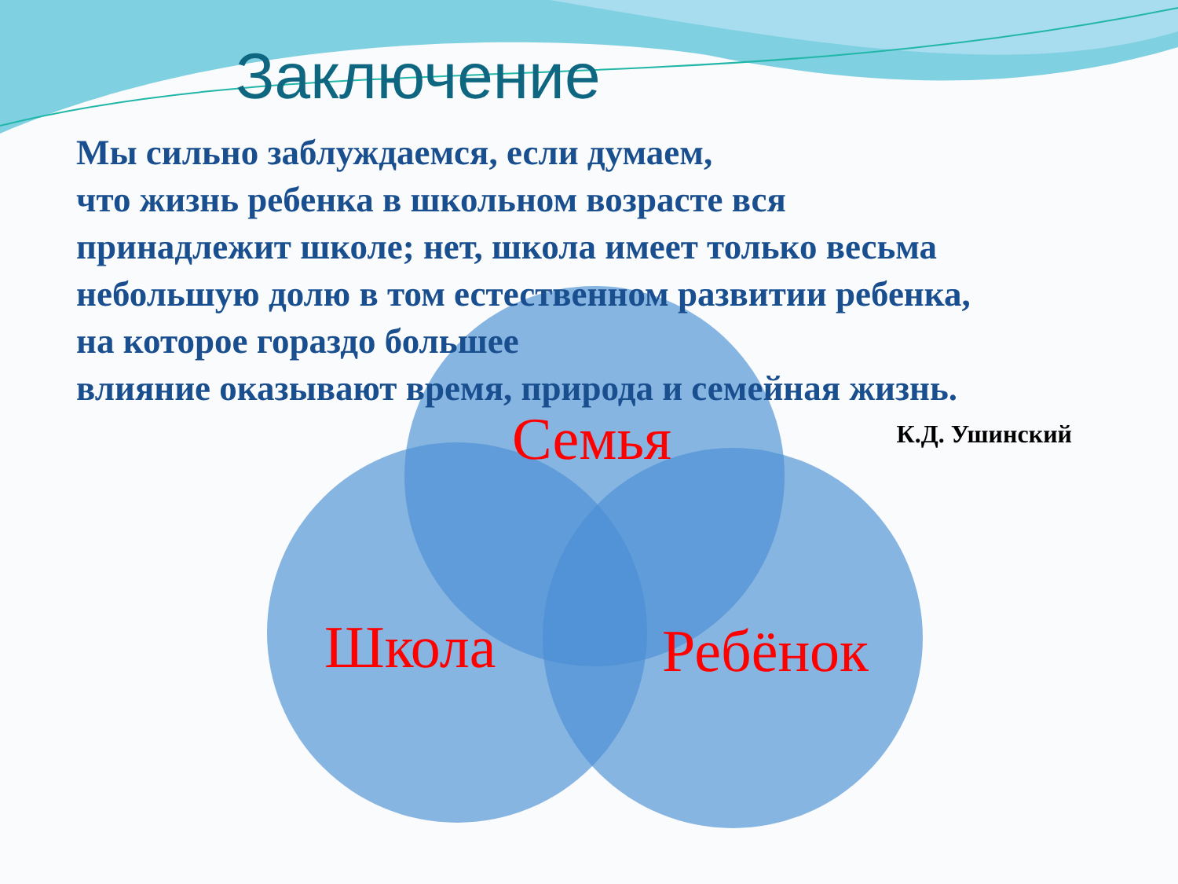Заключение
Мы сильно заблуждаемся, если думаем,
что жизнь ребенка в школьном возрасте вся
принадлежит школе; нет, школа имеет только весьма
небольшую долю в том естественном развитии ребенка,
на которое гораздо большее
влияние оказывают время, природа и семейная жизнь.
К.Д. Ушинский
Семья
Школа Ребёнок